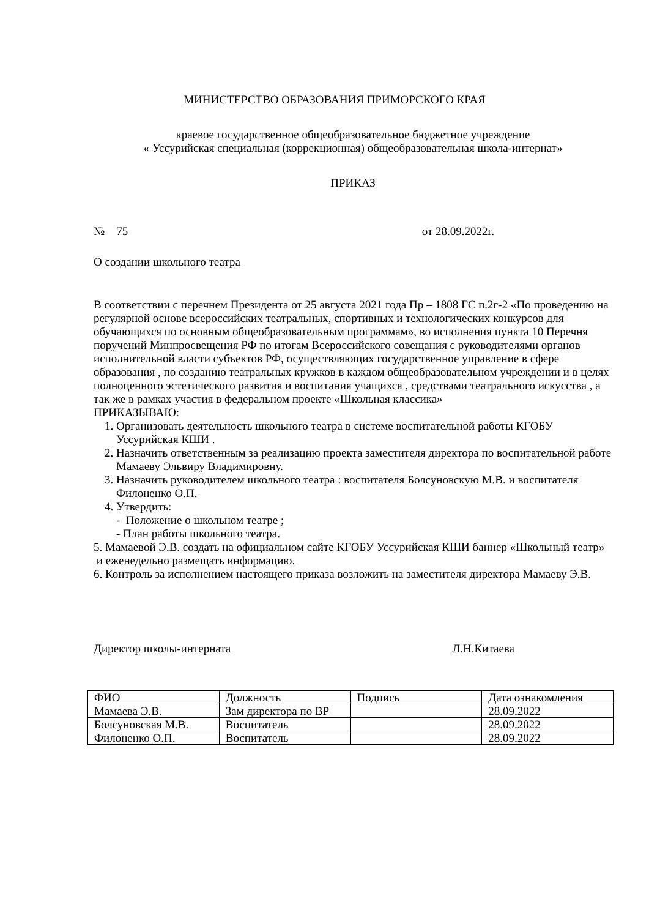МИНИСТЕРСТВО ОБРАЗОВАНИЯ ПРИМОРСКОГО КРАЯ
краевое государственное общеобразовательное бюджетное учреждение
« Уссурийская специальная (коррекционная) общеобразовательная школа-интернат»
ПРИКАЗ
№ 75 от 28.09.2022г.
О создании школьного театра
В соответствии с перечнем Президента от 25 августа 2021 года Пр – 1808 ГС п.2г-2 «По проведению на регулярной основе всероссийских театральных, спортивных и технологических конкурсов для обучающихся по основным общеобразовательным программам», во исполнения пункта 10 Перечня поручений Минпросвещения РФ по итогам Всероссийского совещания с руководителями органов исполнительной власти субъектов РФ, осуществляющих государственное управление в сфере образования , по созданию театральных кружков в каждом общеобразовательном учреждении и в целях полноценного эстетического развития и воспитания учащихся , средствами театрального искусства , а так же в рамках участия в федеральном проекте «Школьная классика»
ПРИКАЗЫВАЮ:
1. Организовать деятельность школьного театра в системе воспитательной работы КГОБУ Уссурийская КШИ .
2. Назначить ответственным за реализацию проекта заместителя директора по воспитательной работе Мамаеву Эльвиру Владимировну.
3. Назначить руководителем школьного театра : воспитателя Болсуновскую М.В. и воспитателя Филоненко О.П.
4. Утвердить:
- Положение о школьном театре ;
- План работы школьного театра.
5. Мамаевой Э.В. создать на официальном сайте КГОБУ Уссурийская КШИ баннер «Школьный театр» и еженедельно размещать информацию.
6. Контроль за исполнением настоящего приказа возложить на заместителя директора Мамаеву Э.В.
Директор школы-интерната Л.Н.Китаева
| ФИО | Должность | Подпись | Дата ознакомления |
| Мамаева Э.В. | Зам директора по ВР | | 28.09.2022 |
| Болсуновская М.В. | Воспитатель | | 28.09.2022 |
| Филоненко О.П. | Воспитатель | | 28.09.2022 |